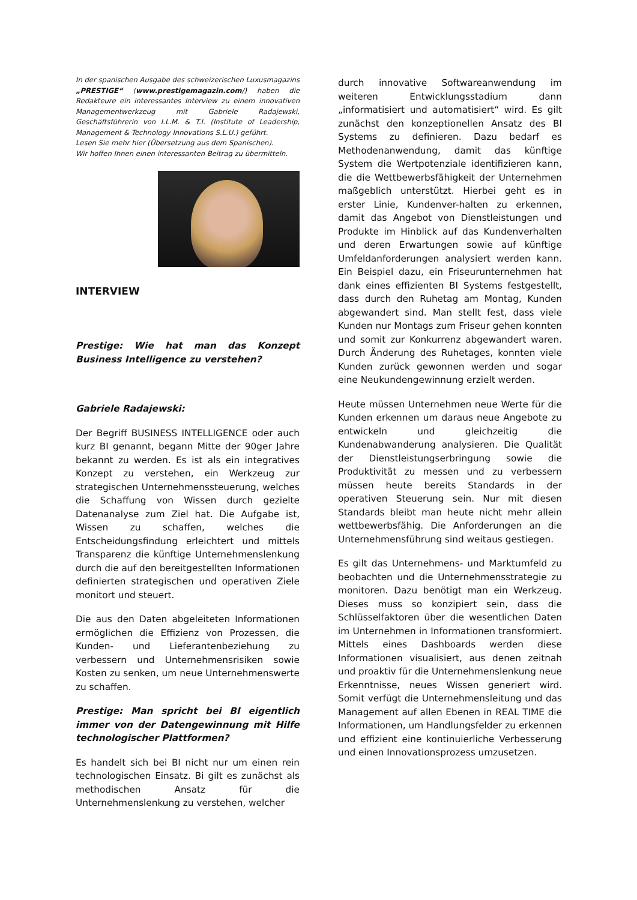In der spanischen Ausgabe des schweizerischen Luxusmagazins „PRESTIGE“ (www.prestigemagazin.com/) haben die Redakteure ein interessantes Interview zu einem innovativen Managementwerkzeug mit Gabriele Radajewski, Geschäftsführerin von I.L.M. & T.I. (Institute of Leadership, Management & Technology Innovations S.L.U.) geführt.
Lesen Sie mehr hier (Übersetzung aus dem Spanischen).
Wir hoffen Ihnen einen interessanten Beitrag zu übermitteln.
INTERVIEW
Prestige: Wie hat man das Konzept Business Intelligence zu verstehen?
Gabriele Radajewski:
Der Begriff BUSINESS INTELLIGENCE oder auch kurz BI genannt, begann Mitte der 90ger Jahre bekannt zu werden. Es ist als ein integratives Konzept zu verstehen, ein Werkzeug zur strategischen Unternehmenssteuerung, welches die Schaffung von Wissen durch gezielte Datenanalyse zum Ziel hat. Die Aufgabe ist, Wissen zu schaffen, welches die Entscheidungsfindung erleichtert und mittels Transparenz die künftige Unternehmenslenkung durch die auf den bereitgestellten Informationen definierten strategischen und operativen Ziele monitort und steuert.
Die aus den Daten abgeleiteten Informationen ermöglichen die Effizienz von Prozessen, die Kunden- und Lieferantenbeziehung zu verbessern und Unternehmensrisiken sowie Kosten zu senken, um neue Unternehmenswerte zu schaffen.
Prestige: Man spricht bei BI eigentlich immer von der Datengewinnung mit Hilfe technologischer Plattformen?
Es handelt sich bei BI nicht nur um einen rein technologischen Einsatz. Bi gilt es zunächst als methodischen Ansatz für die Unternehmenslenkung zu verstehen, welcher
durch innovative Softwareanwendung im weiteren Entwicklungsstadium dann „informatisiert und automatisiert“ wird. Es gilt zunächst den konzeptionellen Ansatz des BI Systems zu definieren. Dazu bedarf es Methodenanwendung, damit das künftige System die Wertpotenziale identifizieren kann, die die Wettbewerbsfähigkeit der Unternehmen maßgeblich unterstützt. Hierbei geht es in erster Linie, Kundenver-halten zu erkennen, damit das Angebot von Dienstleistungen und Produkte im Hinblick auf das Kundenverhalten und deren Erwartungen sowie auf künftige Umfeldanforderungen analysiert werden kann. Ein Beispiel dazu, ein Friseurunternehmen hat dank eines effizienten BI Systems festgestellt, dass durch den Ruhetag am Montag, Kunden abgewandert sind. Man stellt fest, dass viele Kunden nur Montags zum Friseur gehen konnten und somit zur Konkurrenz abgewandert waren. Durch Änderung des Ruhetages, konnten viele Kunden zurück gewonnen werden und sogar eine Neukundengewinnung erzielt werden.
Heute müssen Unternehmen neue Werte für die Kunden erkennen um daraus neue Angebote zu entwickeln und gleichzeitig die Kundenabwanderung analysieren. Die Qualität der Dienstleistungserbringung sowie die Produktivität zu messen und zu verbessern müssen heute bereits Standards in der operativen Steuerung sein. Nur mit diesen Standards bleibt man heute nicht mehr allein wettbewerbsfähig. Die Anforderungen an die Unternehmensführung sind weitaus gestiegen.
Es gilt das Unternehmens- und Marktumfeld zu beobachten und die Unternehmensstrategie zu monitoren. Dazu benötigt man ein Werkzeug. Dieses muss so konzipiert sein, dass die Schlüsselfaktoren über die wesentlichen Daten im Unternehmen in Informationen transformiert. Mittels eines Dashboards werden diese Informationen visualisiert, aus denen zeitnah und proaktiv für die Unternehmenslenkung neue Erkenntnisse, neues Wissen generiert wird. Somit verfügt die Unternehmensleitung und das Management auf allen Ebenen in REAL TIME die Informationen, um Handlungsfelder zu erkennen und effizient eine kontinuierliche Verbesserung und einen Innovationsprozess umzusetzen.